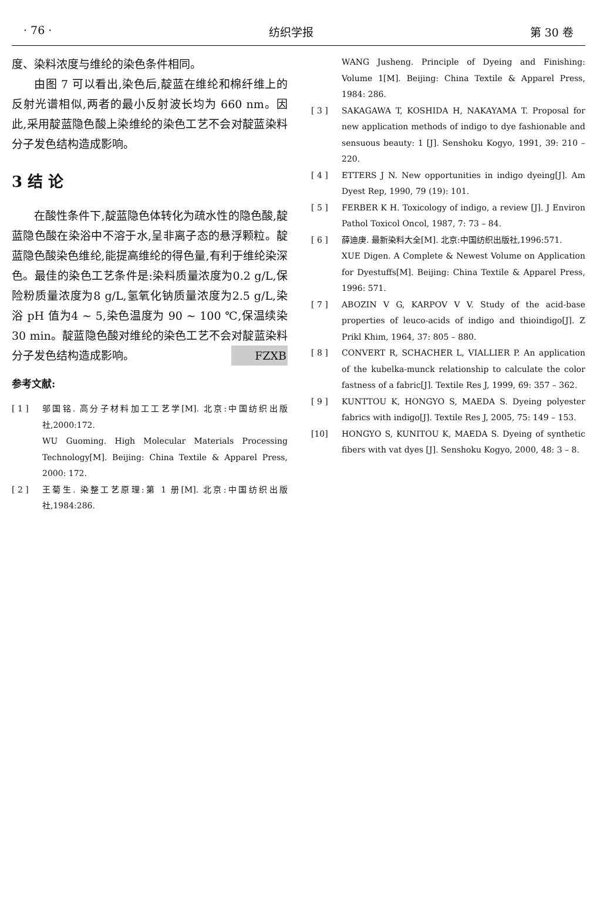· 76 · 纺织学报 第 30 卷
度、染料浓度与维纶的染色条件相同。
由图 7 可以看出,染色后,靛蓝在维纶和棉纤维上的反射光谱相似,两者的最小反射波长均为 660 nm。因此,采用靛蓝隐色酸上染维纶的染色工艺不会对靛蓝染料分子发色结构造成影响。
3 结 论
在酸性条件下,靛蓝隐色体转化为疏水性的隐色酸,靛蓝隐色酸在染浴中不溶于水,呈非离子态的悬浮颗粒。靛蓝隐色酸染色维纶,能提高维纶的得色量,有利于维纶染深色。最佳的染色工艺条件是:染料质量浓度为0.2 g/L,保险粉质量浓度为8 g/L,氢氧化钠质量浓度为2.5 g/L,染浴 pH 值为4 ~ 5,染色温度为 90 ~ 100 ℃,保温续染30 min。靛蓝隐色酸对维纶的染色工艺不会对靛蓝染料分子发色结构造成影响。 FZXB
参考文献:
[ 1 ] 邬国铭. 高分子材料加工工艺学[M]. 北京:中国纺织出版社,2000:172.
WU Guoming. High Molecular Materials Processing Technology[M]. Beijing: China Textile & Apparel Press, 2000: 172.
[ 2 ] 王菊生. 染整工艺原理:第 1 册[M]. 北京:中国纺织出版社,1984:286.
WANG Jusheng. Principle of Dyeing and Finishing: Volume 1[M]. Beijing: China Textile & Apparel Press, 1984: 286.
[ 3 ] SAKAGAWA T, KOSHIDA H, NAKAYAMA T. Proposal for new application methods of indigo to dye fashionable and sensuous beauty: 1 [J]. Senshoku Kogyo, 1991, 39: 210 – 220.
[ 4 ] ETTERS J N. New opportunities in indigo dyeing[J]. Am Dyest Rep, 1990, 79 (19): 101.
[ 5 ] FERBER K H. Toxicology of indigo, a review [J]. J Environ Pathol Toxicol Oncol, 1987, 7: 73 – 84.
[ 6 ] 薛迪庚. 最新染料大全[M]. 北京:中国纺织出版社,1996:571.
XUE Digen. A Complete & Newest Volume on Application for Dyestuffs[M]. Beijing: China Textile & Apparel Press, 1996: 571.
[ 7 ] ABOZIN V G, KARPOV V V. Study of the acid-base properties of leuco-acids of indigo and thioindigo[J]. Z Prikl Khim, 1964, 37: 805 – 880.
[ 8 ] CONVERT R, SCHACHER L, VIALLIER P. An application of the kubelka-munck relationship to calculate the color fastness of a fabric[J]. Textile Res J, 1999, 69: 357 – 362.
[ 9 ] KUNTTOU K, HONGYO S, MAEDA S. Dyeing polyester fabrics with indigo[J]. Textile Res J, 2005, 75: 149 – 153.
[10] HONGYO S, KUNITOU K, MAEDA S. Dyeing of synthetic fibers with vat dyes [J]. Senshoku Kogyo, 2000, 48: 3 – 8.